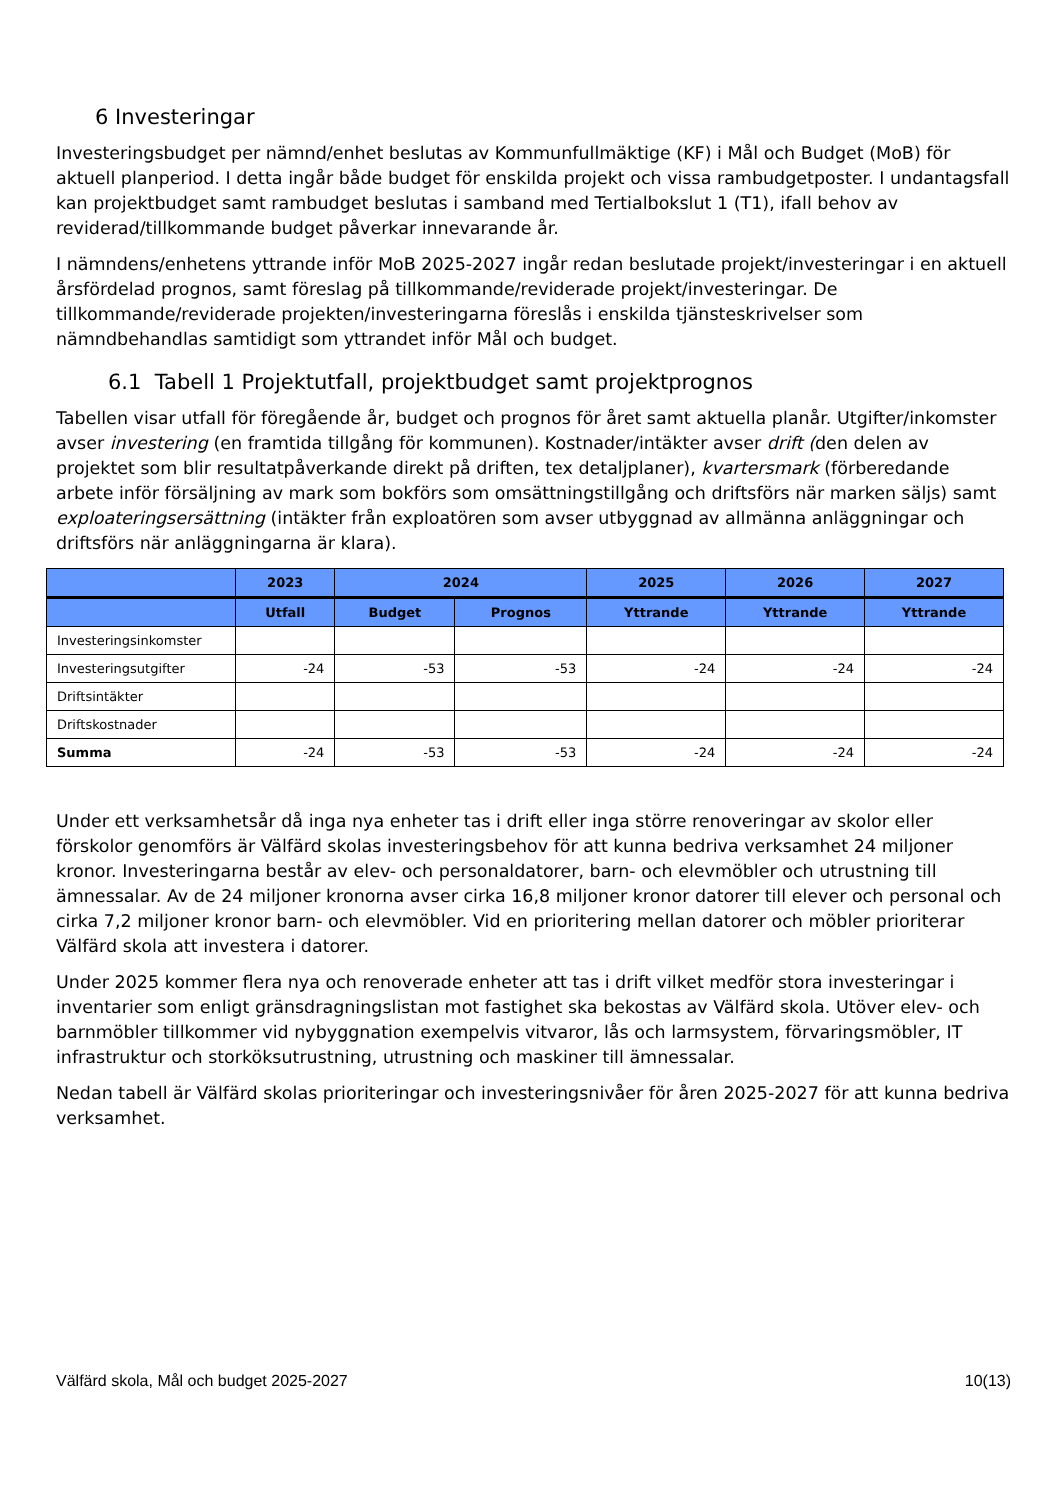6 Investeringar
Investeringsbudget per nämnd/enhet beslutas av Kommunfullmäktige (KF) i Mål och Budget (MoB) för aktuell planperiod. I detta ingår både budget för enskilda projekt och vissa rambudgetposter. I undantagsfall kan projektbudget samt rambudget beslutas i samband med Tertialbokslut 1 (T1), ifall behov av reviderad/tillkommande budget påverkar innevarande år.
I nämndens/enhetens yttrande inför MoB 2025-2027 ingår redan beslutade projekt/investeringar i en aktuell årsfördelad prognos, samt föreslag på tillkommande/reviderade projekt/investeringar. De tillkommande/reviderade projekten/investeringarna föreslås i enskilda tjänsteskrivelser som nämndbehandlas samtidigt som yttrandet inför Mål och budget.
6.1 Tabell 1 Projektutfall, projektbudget samt projektprognos
Tabellen visar utfall för föregående år, budget och prognos för året samt aktuella planår. Utgifter/inkomster avser investering (en framtida tillgång för kommunen). Kostnader/intäkter avser drift (den delen av projektet som blir resultatpåverkande direkt på driften, tex detaljplaner), kvartersmark (förberedande arbete inför försäljning av mark som bokförs som omsättningstillgång och driftsförs när marken säljs) samt exploateringsersättning (intäkter från exploatören som avser utbyggnad av allmänna anläggningar och driftsförs när anläggningarna är klara).
| | 2023 | 2024 | | 2025 | 2026 | 2027 |
| --- | --- | --- | --- | --- | --- | --- |
| | Utfall | Budget | Prognos | Yttrande | Yttrande | Yttrande |
| Investeringsinkomster | | | | | | |
| Investeringsutgifter | -24 | -53 | -53 | -24 | -24 | -24 |
| Driftsintäkter | | | | | | |
| Driftskostnader | | | | | | |
| Summa | -24 | -53 | -53 | -24 | -24 | -24 |
Under ett verksamhetsår då inga nya enheter tas i drift eller inga större renoveringar av skolor eller förskolor genomförs är Välfärd skolas investeringsbehov för att kunna bedriva verksamhet 24 miljoner kronor. Investeringarna består av elev- och personaldatorer, barn- och elevmöbler och utrustning till ämnessalar. Av de 24 miljoner kronorna avser cirka 16,8 miljoner kronor datorer till elever och personal och cirka 7,2 miljoner kronor barn- och elevmöbler. Vid en prioritering mellan datorer och möbler prioriterar Välfärd skola att investera i datorer.
Under 2025 kommer flera nya och renoverade enheter att tas i drift vilket medför stora investeringar i inventarier som enligt gränsdragningslistan mot fastighet ska bekostas av Välfärd skola. Utöver elev- och barnmöbler tillkommer vid nybyggnation exempelvis vitvaror, lås och larmsystem, förvaringsmöbler, IT infrastruktur och storköksutrustning, utrustning och maskiner till ämnessalar.
Nedan tabell är Välfärd skolas prioriteringar och investeringsnivåer för åren 2025-2027 för att kunna bedriva verksamhet.
Välfärd skola, Mål och budget 2025-2027 10(13)